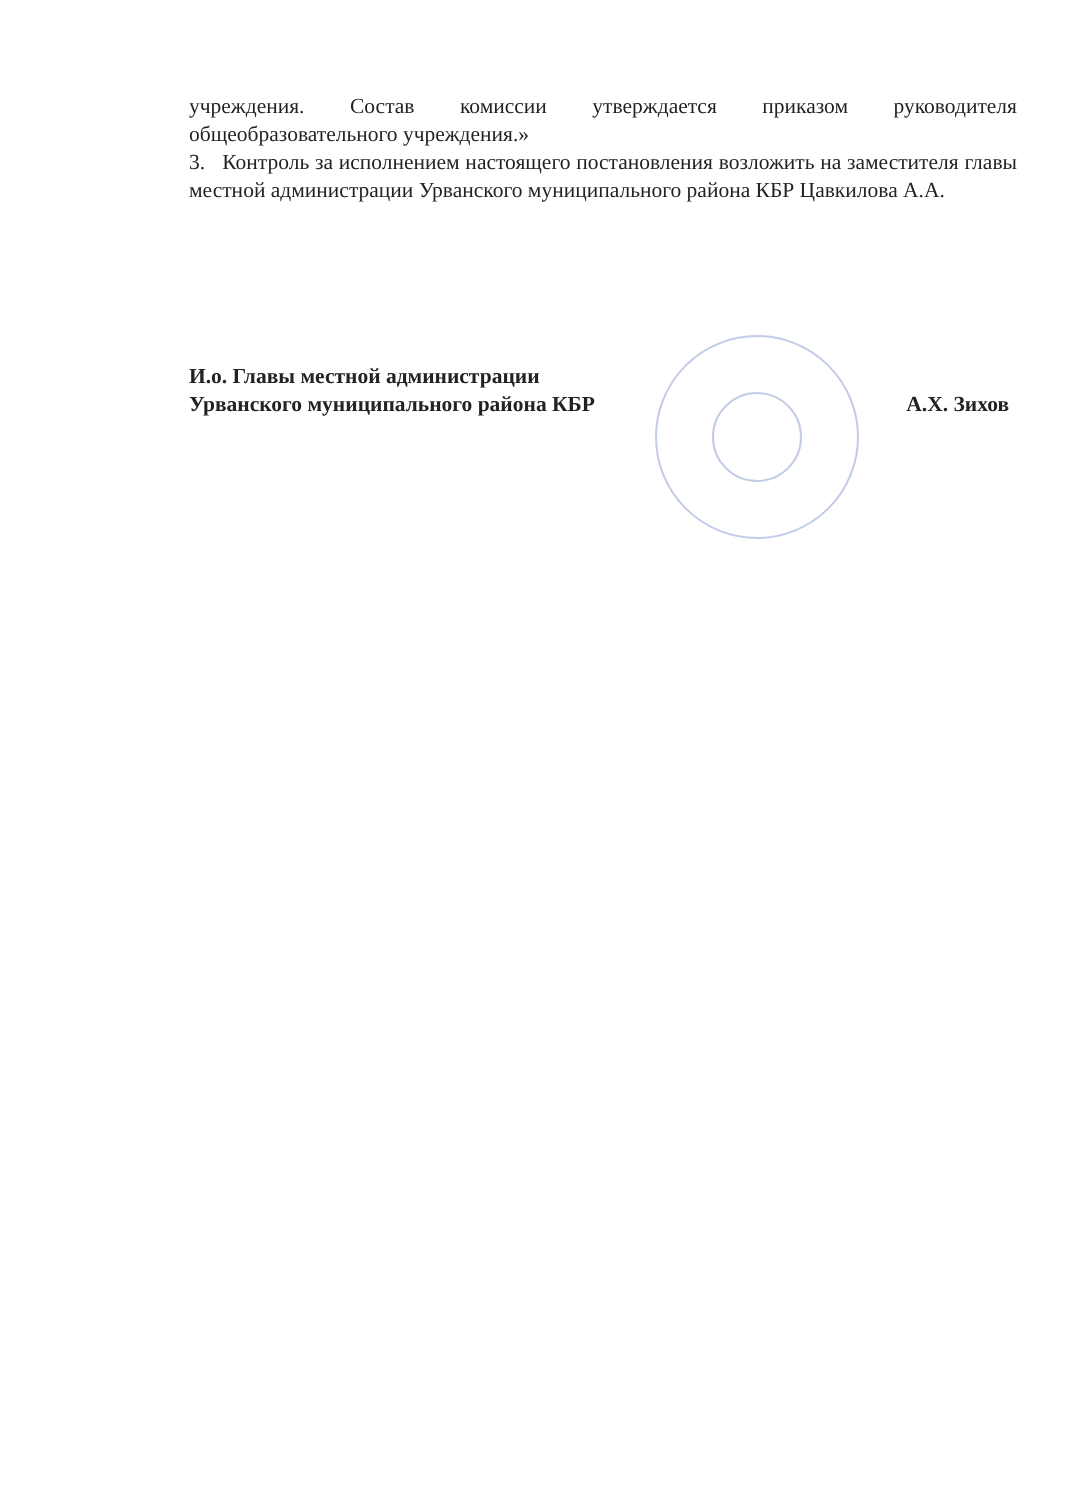учреждения. Состав комиссии утверждается приказом руководителя общеобразовательного учреждения.»
3. Контроль за исполнением настоящего постановления возложить на заместителя главы местной администрации Урванского муниципального района КБР Цавкилова А.А.
И.о. Главы местной администрации
Урванского муниципального района КБР А.Х. Зихов